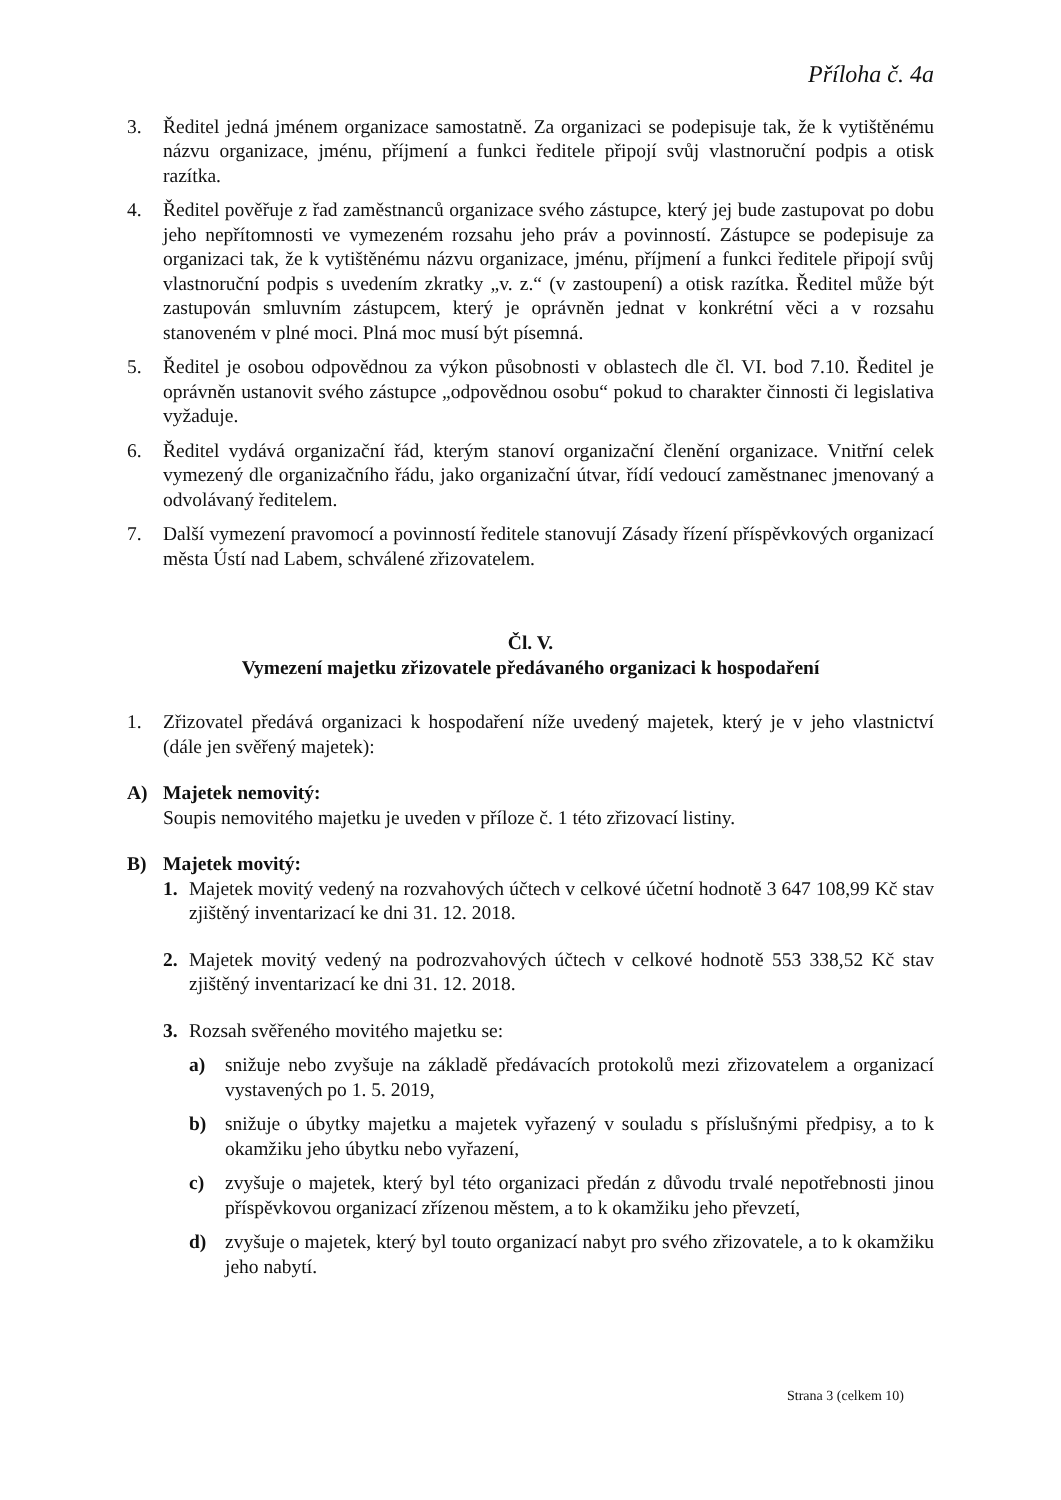Příloha č. 4a
3. Ředitel jedná jménem organizace samostatně. Za organizaci se podepisuje tak, že k vytištěnému názvu organizace, jménu, příjmení a funkci ředitele připojí svůj vlastnoruční podpis a otisk razítka.
4. Ředitel pověřuje z řad zaměstnanců organizace svého zástupce, který jej bude zastupovat po dobu jeho nepřítomnosti ve vymezeném rozsahu jeho práv a povinností. Zástupce se podepisuje za organizaci tak, že k vytištěnému názvu organizace, jménu, příjmení a funkci ředitele připojí svůj vlastnoruční podpis s uvedením zkratky „v. z.“ (v zastoupení) a otisk razítka. Ředitel může být zastupován smluvním zástupcem, který je oprávněn jednat v konkrétní věci a v rozsahu stanoveném v plné moci. Plná moc musí být písemná.
5. Ředitel je osobou odpovědnou za výkon působnosti v oblastech dle čl. VI. bod 7.10. Ředitel je oprávněn ustanovit svého zástupce „odpovědnou osobu“ pokud to charakter činnosti či legislativa vyžaduje.
6. Ředitel vydává organizační řád, kterým stanoví organizační členění organizace. Vnitřní celek vymezený dle organizačního řádu, jako organizační útvar, řídí vedoucí zaměstnanec jmenovaný a odvolávaný ředitelem.
7. Další vymezení pravomocí a povinností ředitele stanovují Zásady řízení příspěvkových organizací města Ústí nad Labem, schválené zřizovatelem.
Čl. V.
Vymezení majetku zřizovatele předávaného organizaci k hospodaření
1. Zřizovatel předává organizaci k hospodaření níže uvedený majetek, který je v jeho vlastnictví (dále jen svěřený majetek):
A) Majetek nemovitý:
Soupis nemovitého majetku je uveden v příloze č. 1 této zřizovací listiny.
B) Majetek movitý:
1. Majetek movitý vedený na rozvahových účtech v celkové účetní hodnotě 3 647 108,99 Kč stav zjištěný inventarizací ke dni 31. 12. 2018.
2. Majetek movitý vedený na podrozvahových účtech v celkové hodnotě 553 338,52 Kč stav zjištěný inventarizací ke dni 31. 12. 2018.
3. Rozsah svěřeného movitého majetku se:
a) snižuje nebo zvyšuje na základě předávacích protokolů mezi zřizovatelem a organizací vystavených po 1. 5. 2019,
b) snižuje o úbytky majetku a majetek vyřazený v souladu s příslušnými předpisy, a to k okamžiku jeho úbytku nebo vyřazení,
c) zvyšuje o majetek, který byl této organizaci předán z důvodu trvalé nepotřebnosti jinou příspěvkovou organizací zřízenou městem, a to k okamžiku jeho převzetí,
d) zvyšuje o majetek, který byl touto organizací nabyt pro svého zřizovatele, a to k okamžiku jeho nabytí.
Strana 3 (celkem 10)